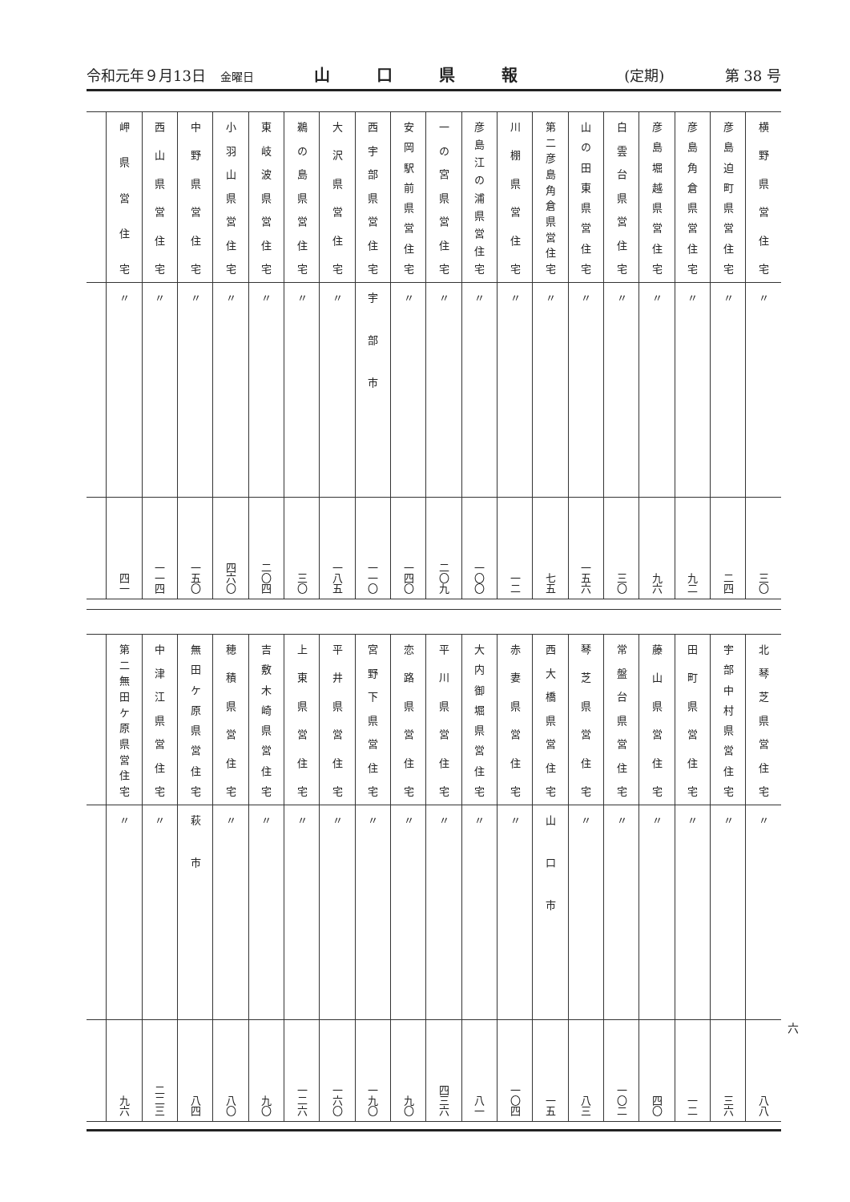令和元年９月13日　金曜日 山口県報 (定期) 第 38 号
| 横野県営住宅 | 彦島迫町県営住宅 | 彦島角倉県営住宅 | 彦島堀越県営住宅 | 白雲台県営住宅 | 山の田東県営住宅 | 第二彦島角倉県営住宅 | 川棚県営住宅 | 彦島江の浦県営住宅 | 一の宮県営住宅 | 安岡駅前県営住宅 | 西宇部県営住宅 | 大沢県営住宅 | 鵜の島県営住宅 | 東岐波県営住宅 | 小羽山県営住宅 | 中野県営住宅 | 西山県営住宅 | 岬県営住宅 | |
| 〃 | 〃 | 〃 | 〃 | 〃 | 〃 | 〃 | 〃 | 〃 | 〃 | 〃 | 宇部市 | 〃 | 〃 | 〃 | 〃 | 〃 | 〃 | 〃 | |
| 三〇 | 二四 | 九二 | 九六 | 三〇 | 一五六 | 七五 | 一二 | 一〇〇 | 二〇九 | 一四〇 | 一一〇 | 一八五 | 三〇 | 二〇四 | 四六〇 | 一五〇 | 一一四 | 四一 | |
| 北琴芝県営住宅 | 宇部中村県営住宅 | 田町県営住宅 | 藤山県営住宅 | 常盤台県営住宅 | 琴芝県営住宅 | 西大橋県営住宅 | 赤妻県営住宅 | 大内御堀県営住宅 | 平川県営住宅 | 恋路県営住宅 | 宮野下県営住宅 | 平井県営住宅 | 上東県営住宅 | 吉敷木崎県営住宅 | 穂積県営住宅 | 無田ケ原県営住宅 | 中津江県営住宅 | 第二無田ケ原県営住宅 | |
| 〃 | 〃 | 〃 | 〃 | 〃 | 〃 | 山口市 | 〃 | 〃 | 〃 | 〃 | 〃 | 〃 | 〃 | 〃 | 〃 | 萩市 | 〃 | 〃 | |
| 八八 | 三六 | 一二 | 四〇 | 一〇二 | 八三 | 一五 | 一〇四 | 八一 | 四三六 | 九〇 | 一九〇 | 一六〇 | 一二六 | 九〇 | 八〇 | 八四 | 二二三 | 九六 | |
六